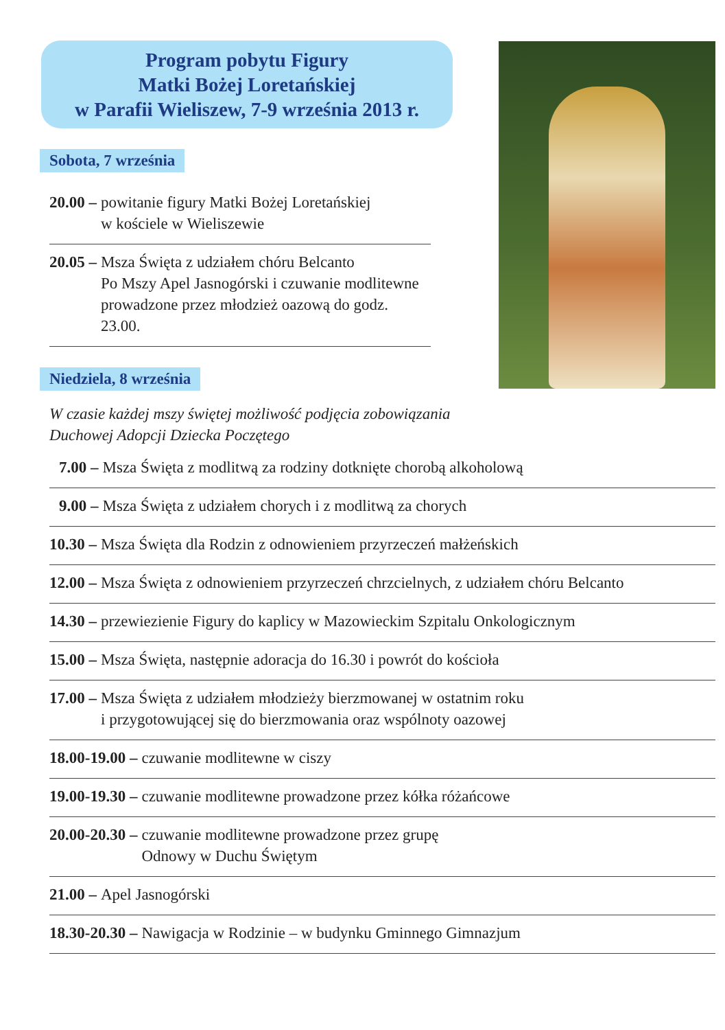Program pobytu Figury
Matki Bożej Loretańskiej
w Parafii Wieliszew, 7-9 września 2013 r.
Sobota, 7 września
20.00 – powitanie figury Matki Bożej Loretańskiej
w kościele w Wieliszewie
20.05 – Msza Święta z udziałem chóru Belcanto
Po Mszy Apel Jasnogórski i czuwanie modlitewne prowadzone przez młodzież oazową do godz. 23.00.
Niedziela, 8 września
W czasie każdej mszy świętej możliwość podjęcia zobowiązania
Duchowej Adopcji Dziecka Poczętego
7.00 – Msza Święta z modlitwą za rodziny dotknięte chorobą alkoholową
9.00 – Msza Święta z udziałem chorych i z modlitwą za chorych
10.30 – Msza Święta dla Rodzin z odnowieniem przyrzeczeń małżeńskich
12.00 – Msza Święta z odnowieniem przyrzeczeń chrzcielnych, z udziałem chóru Belcanto
14.30 – przewiezienie Figury do kaplicy w Mazowieckim Szpitalu Onkologicznym
15.00 – Msza Święta, następnie adoracja do 16.30 i powrót do kościoła
17.00 – Msza Święta z udziałem młodzieży bierzmowanej w ostatnim roku
i przygotowującej się do bierzmowania oraz wspólnoty oazowej
18.00-19.00 – czuwanie modlitewne w ciszy
19.00-19.30 – czuwanie modlitewne prowadzone przez kółka różańcowe
20.00-20.30 – czuwanie modlitewne prowadzone przez grupę
Odnowy w Duchu Świętym
21.00 – Apel Jasnogórski
18.30-20.30 – Nawigacja w Rodzinie – w budynku Gminnego Gimnazjum